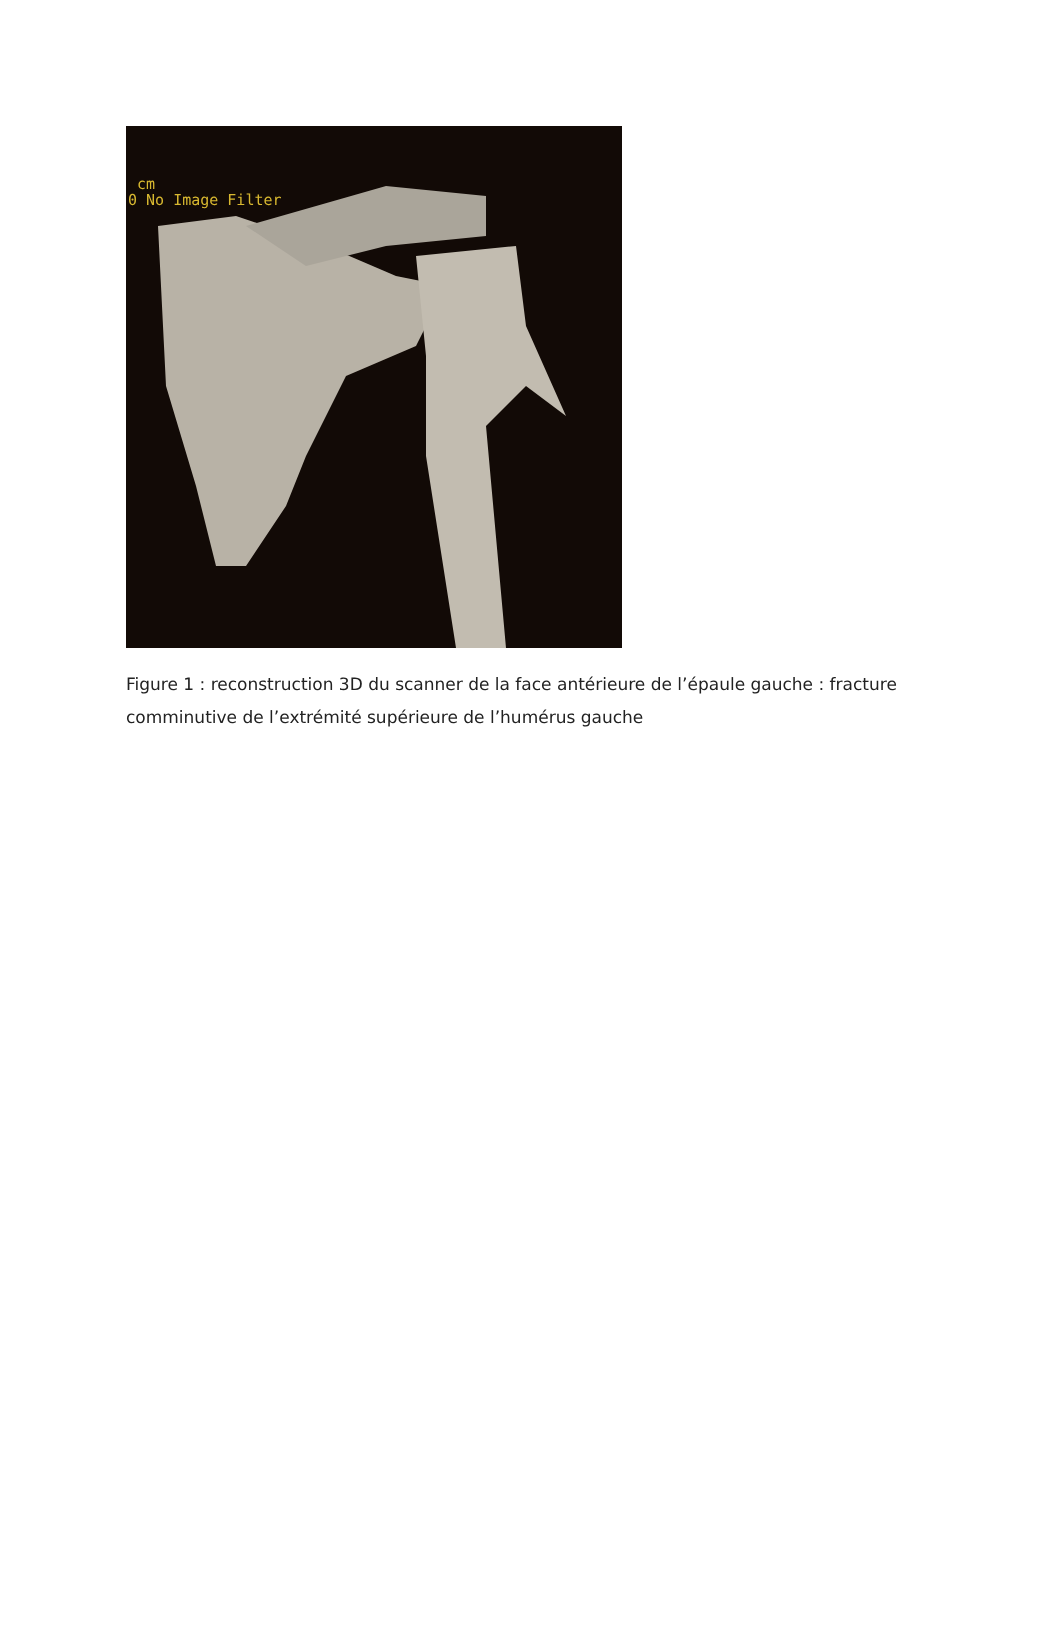cm
0 No Image Filter
Figure 1 : reconstruction 3D du scanner de la face antérieure de l’épaule gauche : fracture comminutive de l’extrémité supérieure de l’humérus gauche